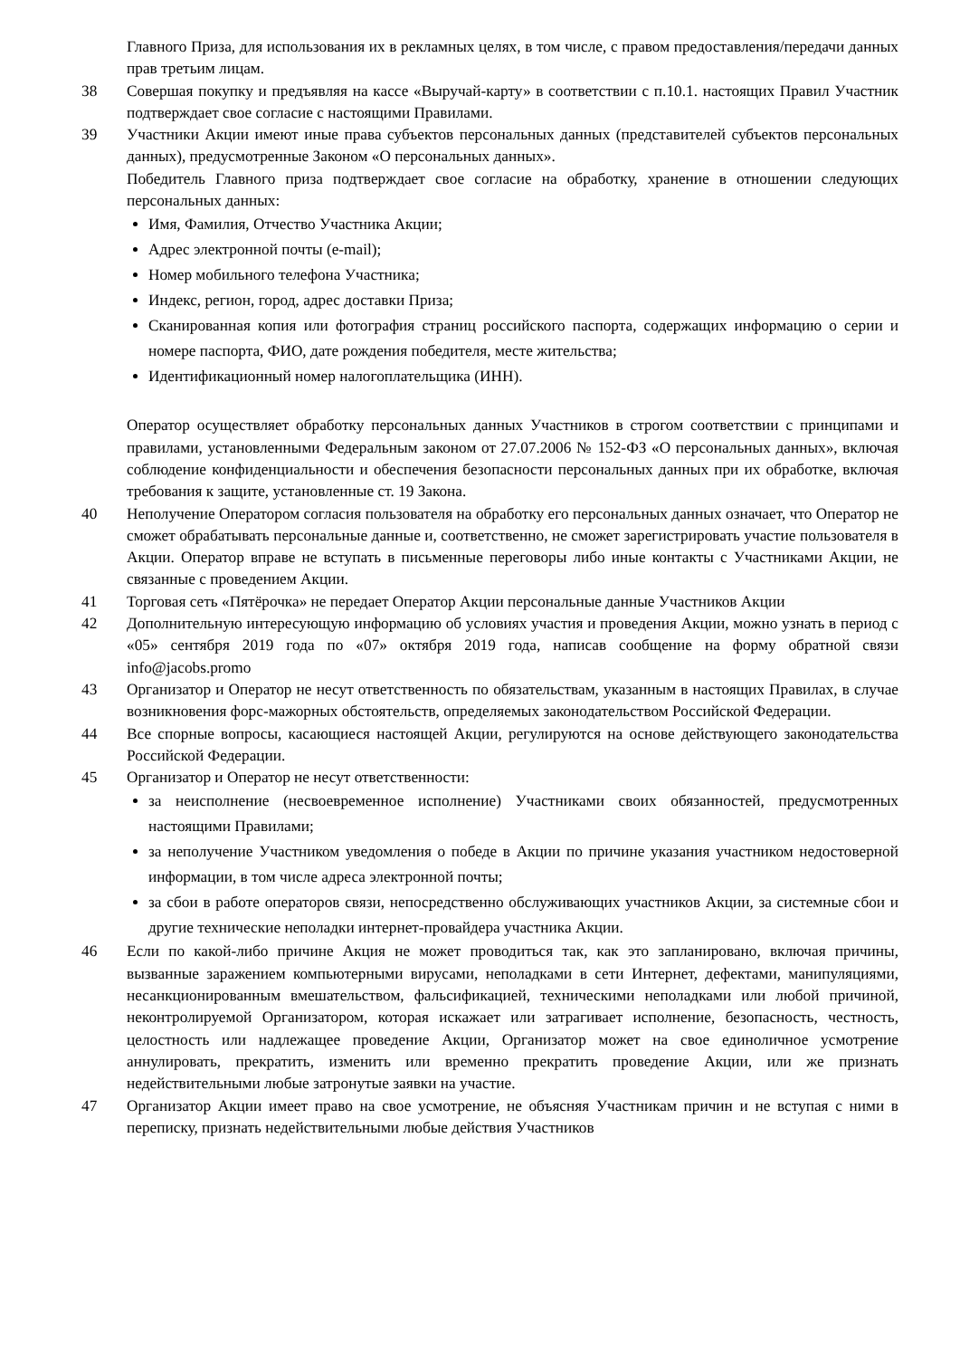Главного Приза, для использования их в рекламных целях, в том числе, с правом предоставления/передачи данных прав третьим лицам.
38 Совершая покупку и предъявляя на кассе «Выручай-карту» в соответствии с п.10.1. настоящих Правил Участник подтверждает свое согласие с настоящими Правилами.
39 Участники Акции имеют иные права субъектов персональных данных (представителей субъектов персональных данных), предусмотренные Законом «О персональных данных».
Победитель Главного приза подтверждает свое согласие на обработку, хранение в отношении следующих персональных данных:
Имя, Фамилия, Отчество Участника Акции;
Адрес электронной почты (e-mail);
Номер мобильного телефона Участника;
Индекс, регион, город, адрес доставки Приза;
Сканированная копия или фотография страниц российского паспорта, содержащих информацию о серии и номере паспорта, ФИО, дате рождения победителя, месте жительства;
Идентификационный номер налогоплательщика (ИНН).
Оператор осуществляет обработку персональных данных Участников в строгом соответствии с принципами и правилами, установленными Федеральным законом от 27.07.2006 № 152-ФЗ «О персональных данных», включая соблюдение конфиденциальности и обеспечения безопасности персональных данных при их обработке, включая требования к защите, установленные ст. 19 Закона.
40 Неполучение Оператором согласия пользователя на обработку его персональных данных означает, что Оператор не сможет обрабатывать персональные данные и, соответственно, не сможет зарегистрировать участие пользователя в Акции. Оператор вправе не вступать в письменные переговоры либо иные контакты с Участниками Акции, не связанные с проведением Акции.
41 Торговая сеть «Пятёрочка» не передает Оператор Акции персональные данные Участников Акции
42 Дополнительную интересующую информацию об условиях участия и проведения Акции, можно узнать в период с «05» сентября 2019 года по «07» октября 2019 года, написав сообщение на форму обратной связи info@jacobs.promo
43 Организатор и Оператор не несут ответственность по обязательствам, указанным в настоящих Правилах, в случае возникновения форс-мажорных обстоятельств, определяемых законодательством Российской Федерации.
44 Все спорные вопросы, касающиеся настоящей Акции, регулируются на основе действующего законодательства Российской Федерации.
45 Организатор и Оператор не несут ответственности:
за неисполнение (несвоевременное исполнение) Участниками своих обязанностей, предусмотренных настоящими Правилами;
за неполучение Участником уведомления о победе в Акции по причине указания участником недостоверной информации, в том числе адреса электронной почты;
за сбои в работе операторов связи, непосредственно обслуживающих участников Акции, за системные сбои и другие технические неполадки интернет-провайдера участника Акции.
46 Если по какой-либо причине Акция не может проводиться так, как это запланировано, включая причины, вызванные заражением компьютерными вирусами, неполадками в сети Интернет, дефектами, манипуляциями, несанкционированным вмешательством, фальсификацией, техническими неполадками или любой причиной, неконтролируемой Организатором, которая искажает или затрагивает исполнение, безопасность, честность, целостность или надлежащее проведение Акции, Организатор может на свое единоличное усмотрение аннулировать, прекратить, изменить или временно прекратить проведение Акции, или же признать недействительными любые затронутые заявки на участие.
47 Организатор Акции имеет право на свое усмотрение, не объясняя Участникам причин и не вступая с ними в переписку, признать недействительными любые действия Участников